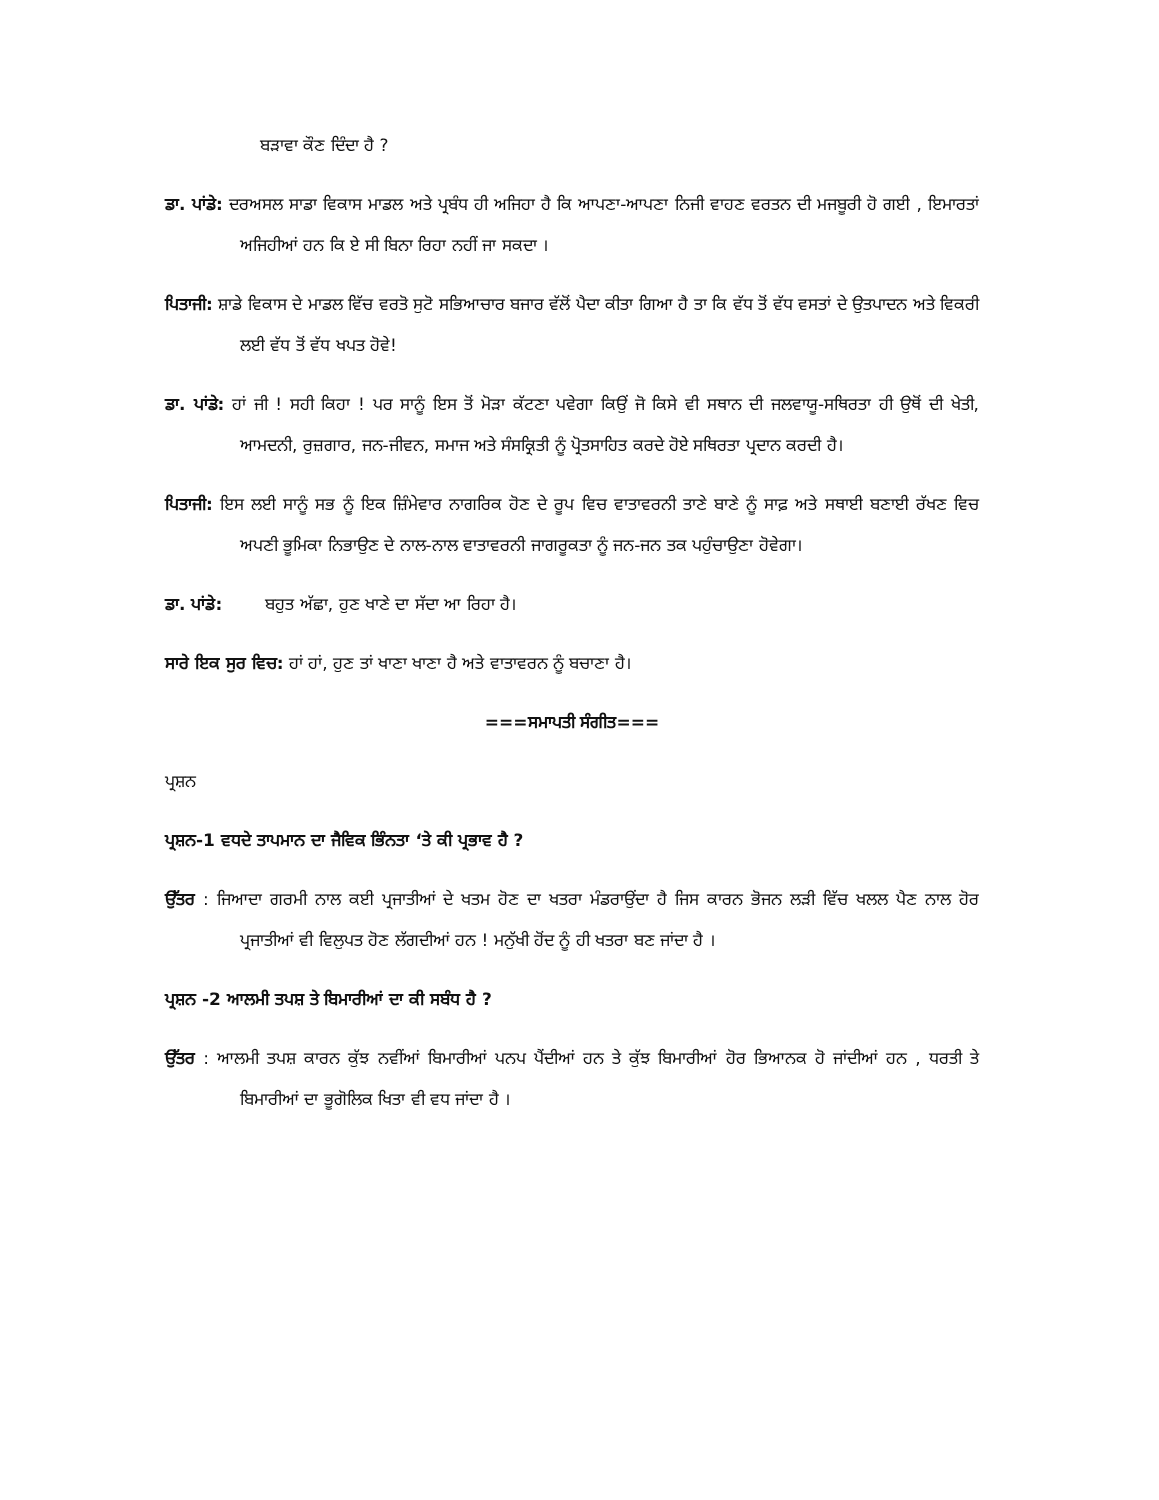ਬੜਾਵਾ ਕੌਣ ਦਿੰਦਾ ਹੈ ?
ਡਾ. ਪਾਂਡੇ: ਦਰਅਸਲ ਸਾਡਾ ਵਿਕਾਸ ਮਾਡਲ ਅਤੇ ਪ੍ਰਬੰਧ ਹੀ ਅਜਿਹਾ ਹੈ ਕਿ ਆਪਣਾ-ਆਪਣਾ ਨਿਜੀ ਵਾਹਣ ਵਰਤਨ ਦੀ ਮਜਬੂਰੀ ਹੋ ਗਈ , ਇਮਾਰਤਾਂ ਅਜਿਹੀਆਂ ਹਨ ਕਿ ਏ ਸੀ ਬਿਨਾ ਰਿਹਾ ਨਹੀਂ ਜਾ ਸਕਦਾ ।
ਪਿਤਾਜੀ: ਸ਼ਾਡੇ ਵਿਕਾਸ ਦੇ ਮਾਡਲ ਵਿੱਚ ਵਰਤੋ ਸੁਟੋ ਸਭਿਆਚਾਰ ਬਜਾਰ ਵੱਲੋਂ ਪੈਦਾ ਕੀਤਾ ਗਿਆ ਹੈ ਤਾ ਕਿ ਵੱਧ ਤੋਂ ਵੱਧ ਵਸਤਾਂ ਦੇ ਉਤਪਾਦਨ ਅਤੇ ਵਿਕਰੀ ਲਈ ਵੱਧ ਤੋਂ ਵੱਧ ਖਪਤ ਹੋਵੇ!
ਡਾ. ਪਾਂਡੇ: ਹਾਂ ਜੀ ! ਸਹੀ ਕਿਹਾ ! ਪਰ ਸਾਨੂੰ ਇਸ ਤੋਂ ਮੋੜਾ ਕੱਟਣਾ ਪਵੇਗਾ ਕਿਉਂ ਜੋ ਕਿਸੇ ਵੀ ਸਥਾਨ ਦੀ ਜਲਵਾਯੂ-ਸਥਿਰਤਾ ਹੀ ਉਥੋਂ ਦੀ ਖੇਤੀ, ਆਮਦਨੀ, ਰੁਜ਼ਗਾਰ, ਜਨ-ਜੀਵਨ, ਸਮਾਜ ਅਤੇ ਸੰਸਕ੍ਰਿਤੀ ਨੂੰ ਪ੍ਰੋਤਸਾਹਿਤ ਕਰਦੇ ਹੋਏ ਸਥਿਰਤਾ ਪ੍ਰਦਾਨ ਕਰਦੀ ਹੈ।
ਪਿਤਾਜੀ: ਇਸ ਲਈ ਸਾਨੂੰ ਸਭ ਨੂੰ ਇਕ ਜ਼ਿੰਮੇਵਾਰ ਨਾਗਰਿਕ ਹੋਣ ਦੇ ਰੂਪ ਵਿਚ ਵਾਤਾਵਰਨੀ ਤਾਣੇ ਬਾਣੇ ਨੂੰ ਸਾਫ਼ ਅਤੇ ਸਥਾਈ ਬਣਾਈ ਰੱਖਣ ਵਿਚ ਅਪਣੀ ਭੂਮਿਕਾ ਨਿਭਾਉਣ ਦੇ ਨਾਲ-ਨਾਲ ਵਾਤਾਵਰਨੀ ਜਾਗਰੂਕਤਾ ਨੂੰ ਜਨ-ਜਨ ਤਕ ਪਹੁੰਚਾਉਣਾ ਹੋਵੇਗਾ।
ਡਾ. ਪਾਂਡੇ: ਬਹੁਤ ਅੱਛਾ, ਹੁਣ ਖਾਣੇ ਦਾ ਸੱਦਾ ਆ ਰਿਹਾ ਹੈ।
ਸਾਰੇ ਇਕ ਸੁਰ ਵਿਚ: ਹਾਂ ਹਾਂ, ਹੁਣ ਤਾਂ ਖਾਣਾ ਖਾਣਾ ਹੈ ਅਤੇ ਵਾਤਾਵਰਨ ਨੂੰ ਬਚਾਣਾ ਹੈ।
===ਸਮਾਪਤੀ ਸੰਗੀਤ===
ਪ੍ਰਸ਼ਨ
ਪ੍ਰਸ਼ਨ-1 ਵਧਦੇ ਤਾਪਮਾਨ ਦਾ ਜੈਵਿਕ ਭਿੰਨਤਾ ‘ਤੇ ਕੀ ਪ੍ਰਭਾਵ ਹੈ ?
ਉੱਤਰ : ਜਿਆਦਾ ਗਰਮੀ ਨਾਲ ਕਈ ਪ੍ਰਜਾਤੀਆਂ ਦੇ ਖਤਮ ਹੋਣ ਦਾ ਖਤਰਾ ਮੰਡਰਾਉਂਦਾ ਹੈ ਜਿਸ ਕਾਰਨ ਭੋਜਨ ਲੜੀ ਵਿੱਚ ਖਲਲ ਪੈਣ ਨਾਲ ਹੋਰ ਪ੍ਰਜਾਤੀਆਂ ਵੀ ਵਿਲੁਪਤ ਹੋਣ ਲੱਗਦੀਆਂ ਹਨ ! ਮਨੁੱਖੀ ਹੋਂਦ ਨੂੰ ਹੀ ਖਤਰਾ ਬਣ ਜਾਂਦਾ ਹੈ ।
ਪ੍ਰਸ਼ਨ -2 ਆਲਮੀ ਤਪਸ਼ ਤੇ ਬਿਮਾਰੀਆਂ ਦਾ ਕੀ ਸਬੰਧ ਹੈ ?
ਉੱਤਰ : ਆਲਮੀ ਤਪਸ਼ ਕਾਰਨ ਕੁੱਝ ਨਵੀਂਆਂ ਬਿਮਾਰੀਆਂ ਪਨਪ ਪੈਂਦੀਆਂ ਹਨ ਤੇ ਕੁੱਝ ਬਿਮਾਰੀਆਂ ਹੋਰ ਭਿਆਨਕ ਹੋ ਜਾਂਦੀਆਂ ਹਨ , ਧਰਤੀ ਤੇ ਬਿਮਾਰੀਆਂ ਦਾ ਭੂਗੋਲਿਕ ਖਿਤਾ ਵੀ ਵਧ ਜਾਂਦਾ ਹੈ ।